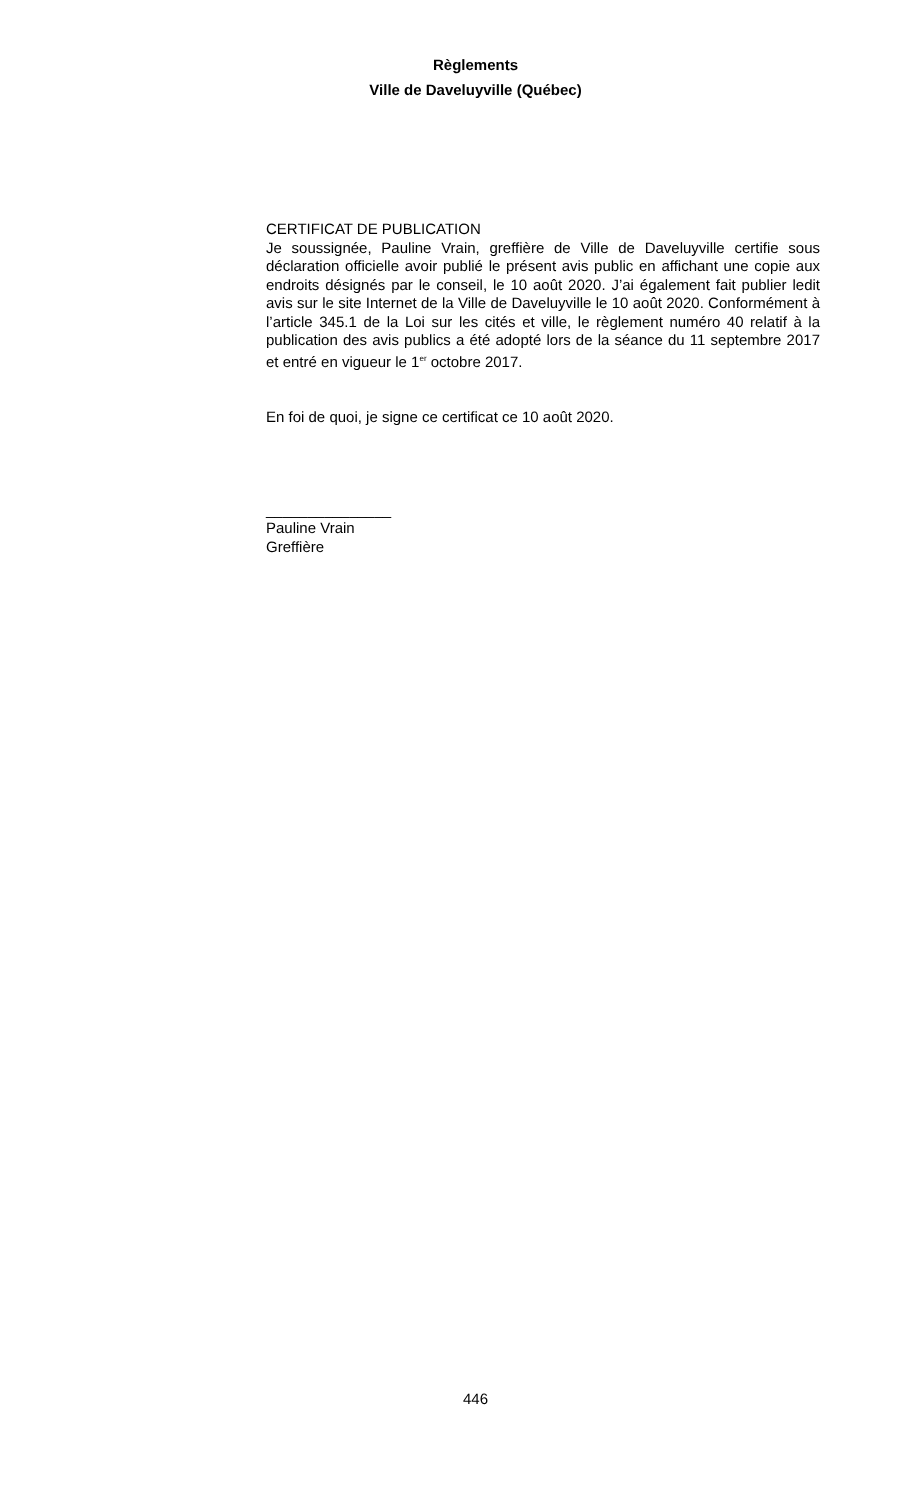Règlements
Ville de Daveluyville (Québec)
CERTIFICAT DE PUBLICATION
Je soussignée, Pauline Vrain, greffière de Ville de Daveluyville certifie sous déclaration officielle avoir publié le présent avis public en affichant une copie aux endroits désignés par le conseil, le 10 août 2020. J’ai également fait publier ledit avis sur le site Internet de la Ville de Daveluyville le 10 août 2020. Conformément à l’article 345.1 de la Loi sur les cités et ville, le règlement numéro 40 relatif à la publication des avis publics a été adopté lors de la séance du 11 septembre 2017 et entré en vigueur le 1<sup>er</sup> octobre 2017.
En foi de quoi, je signe ce certificat ce 10 août 2020.
_______________
Pauline Vrain
Greffière
446